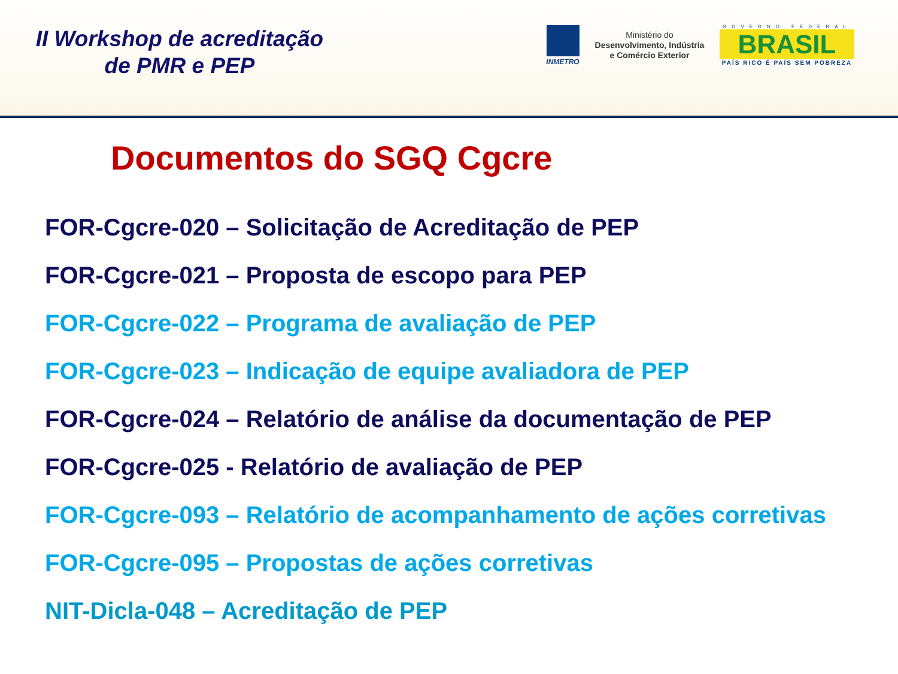II Workshop de acreditação
de PMR e PEP
INMETRO
Ministério do
Desenvolvimento, Indústria
e Comércio Exterior
GOVERNO FEDERAL
BRASIL
PAÍS RICO É PAÍS SEM POBREZA
Documentos do SGQ Cgcre
FOR-Cgcre-020 – Solicitação de Acreditação de PEP
FOR-Cgcre-021 – Proposta de escopo para PEP
FOR-Cgcre-022 – Programa de avaliação de PEP
FOR-Cgcre-023 – Indicação de equipe avaliadora de PEP
FOR-Cgcre-024 – Relatório de análise da documentação de PEP
FOR-Cgcre-025 - Relatório de avaliação de PEP
FOR-Cgcre-093 – Relatório de acompanhamento de ações corretivas
FOR-Cgcre-095 – Propostas de ações corretivas
NIT-Dicla-048 – Acreditação de PEP